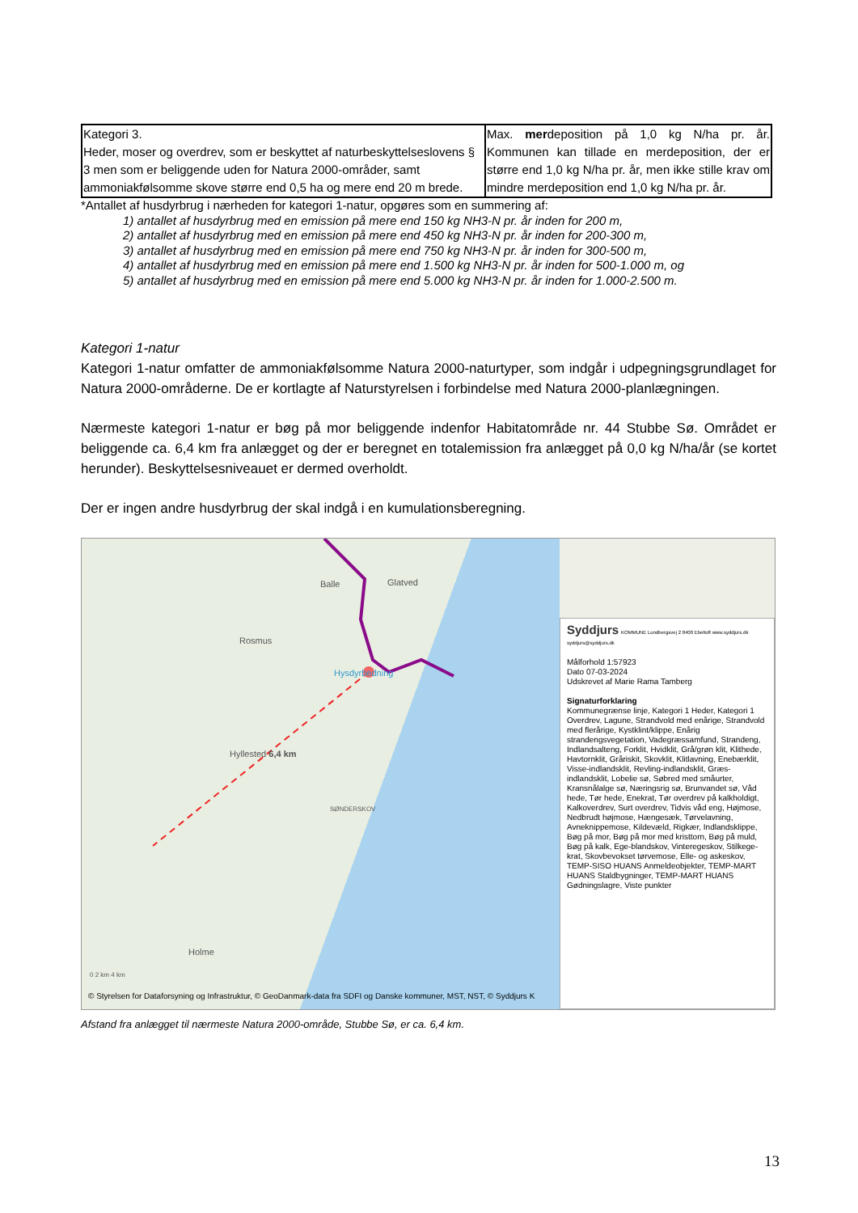| Kategori 3. Heder, moser og overdrev, som er beskyttet af naturbeskyttelseslovens § 3 men som er beliggende uden for Natura 2000-områder, samt ammoniakfølsomme skove større end 0,5 ha og mere end 20 m brede. | Max. mer deposition på 1,0 kg N/ha pr. år. Kommunen kan tillade en merdeposition, der er større end 1,0 kg N/ha pr. år, men ikke stille krav om mindre merdeposition end 1,0 kg N/ha pr. år. |
*Antallet af husdyrbrug i nærheden for kategori 1-natur, opgøres som en summering af:
1) antallet af husdyrbrug med en emission på mere end 150 kg NH3-N pr. år inden for 200 m,
2) antallet af husdyrbrug med en emission på mere end 450 kg NH3-N pr. år inden for 200-300 m,
3) antallet af husdyrbrug med en emission på mere end 750 kg NH3-N pr. år inden for 300-500 m,
4) antallet af husdyrbrug med en emission på mere end 1.500 kg NH3-N pr. år inden for 500-1.000 m, og
5) antallet af husdyrbrug med en emission på mere end 5.000 kg NH3-N pr. år inden for 1.000-2.500 m.
Kategori 1-natur
Kategori 1-natur omfatter de ammoniakfølsomme Natura 2000-naturtyper, som indgår i udpegningsgrundlaget for Natura 2000-områderne. De er kortlagte af Naturstyrelsen i forbindelse med Natura 2000-planlægningen.
Nærmeste kategori 1-natur er bøg på mor beliggende indenfor Habitatområde nr. 44 Stubbe Sø. Området er beliggende ca. 6,4 km fra anlægget og der er beregnet en totalemission fra anlægget på 0,0 kg N/ha/år (se kortet herunder). Beskyttelsesniveauet er dermed overholdt.
Der er ingen andre husdyrbrug der skal indgå i en kumulationsberegning.
Balle Glatved
Rosmus
Hysdyrbedning
Hyllested 6,4 km
SØNDERSKOV
Holme
0 2 km 4 km
© Styrelsen for Dataforsyning og Infrastruktur, © GeoDanmark-data fra SDFI og Danske kommuner, MST, NST, © Syddjurs K
Syddjurs KOMMUNE Lundbergsvej 2 8400 Ebeltoft www.syddjurs.dk syddjurs@syddjurs.dk
Målforhold 1:57923
Dato 07-03-2024
Udskrevet af Marie Rama Tamberg
Signaturforklaring
Kommunegrænse linje, Kategori 1 Heder, Kategori 1 Overdrev, Lagune, Strandvold med enårige, Strandvold med flerårige, Kystklint/klippe, Enårig strandengsvegetation, Vadegræssamfund, Strandeng, Indlandsalteng, Forklit, Hvidklit, Grå/grøn klit, Klithede, Havtornklit, Gråriskit, Skovklit, Klitlavning, Enebærklit, Visse-indlandsklit, Revling-indlandsklit, Græs-indlandsklit, Lobelie sø, Søbred med småurter, Kransnålalge sø, Næringsrig sø, Brunvandet sø, Våd hede, Tør hede, Enekrat, Tør overdrev på kalkholdigt, Kalkoverdrev, Surt overdrev, Tidvis våd eng, Højmose, Nedbrudt højmose, Hængesæk, Tørvelavning, Avneknippemose, Kildevæld, Rigkær, Indlandsklippe, Bøg på mor, Bøg på mor med kristtorn, Bøg på muld, Bøg på kalk, Ege-blandskov, Vinteregeskov, Stilkege-krat, Skovbevokset tørvemose, Elle- og askeskov, TEMP-SISO HUANS Anmeldeobjekter, TEMP-MART HUANS Staldbygninger, TEMP-MART HUANS Gødningslagre, Viste punkter
Afstand fra anlægget til nærmeste Natura 2000-område, Stubbe Sø, er ca. 6,4 km.
13